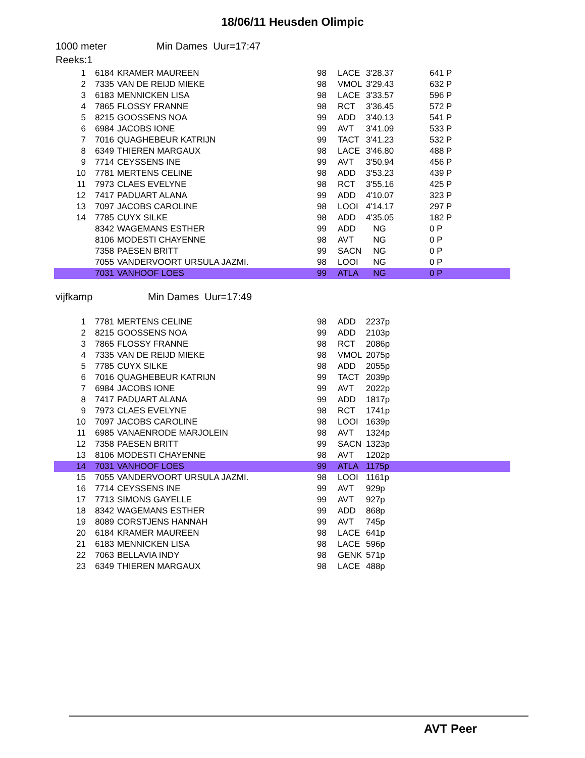18/06/11 Heusden Olimpic
1000 meter Min Dames Uur=17:47
Reeks:1
| 1 | 6184 | KRAMER MAUREEN | 98 | LACE | 3'28.37 | 641 P |
| 2 | 7335 | VAN DE REIJD MIEKE | 98 | VMOL | 3'29.43 | 632 P |
| 3 | 6183 | MENNICKEN LISA | 98 | LACE | 3'33.57 | 596 P |
| 4 | 7865 | FLOSSY FRANNE | 98 | RCT | 3'36.45 | 572 P |
| 5 | 8215 | GOOSSENS NOA | 99 | ADD | 3'40.13 | 541 P |
| 6 | 6984 | JACOBS IONE | 99 | AVT | 3'41.09 | 533 P |
| 7 | 7016 | QUAGHEBEUR KATRIJN | 99 | TACT | 3'41.23 | 532 P |
| 8 | 6349 | THIEREN MARGAUX | 98 | LACE | 3'46.80 | 488 P |
| 9 | 7714 | CEYSSENS INE | 99 | AVT | 3'50.94 | 456 P |
| 10 | 7781 | MERTENS CELINE | 98 | ADD | 3'53.23 | 439 P |
| 11 | 7973 | CLAES EVELYNE | 98 | RCT | 3'55.16 | 425 P |
| 12 | 7417 | PADUART ALANA | 99 | ADD | 4'10.07 | 323 P |
| 13 | 7097 | JACOBS CAROLINE | 98 | LOOI | 4'14.17 | 297 P |
| 14 | 7785 | CUYX SILKE | 98 | ADD | 4'35.05 | 182 P |
| | 8342 | WAGEMANS ESTHER | 99 | ADD | NG | 0 P |
| | 8106 | MODESTI CHAYENNE | 98 | AVT | NG | 0 P |
| | 7358 | PAESEN BRITT | 99 | SACN | NG | 0 P |
| | 7055 | VANDERVOORT URSULA JAZMI. | 98 | LOOI | NG | 0 P |
| | 7031 | VANHOOF LOES | 99 | ATLA | NG | 0 P |
vijfkamp Min Dames Uur=17:49
| 1 | 7781 | MERTENS CELINE | 98 | ADD | 2237p | |
| 2 | 8215 | GOOSSENS NOA | 99 | ADD | 2103p | |
| 3 | 7865 | FLOSSY FRANNE | 98 | RCT | 2086p | |
| 4 | 7335 | VAN DE REIJD MIEKE | 98 | VMOL | 2075p | |
| 5 | 7785 | CUYX SILKE | 98 | ADD | 2055p | |
| 6 | 7016 | QUAGHEBEUR KATRIJN | 99 | TACT | 2039p | |
| 7 | 6984 | JACOBS IONE | 99 | AVT | 2022p | |
| 8 | 7417 | PADUART ALANA | 99 | ADD | 1817p | |
| 9 | 7973 | CLAES EVELYNE | 98 | RCT | 1741p | |
| 10 | 7097 | JACOBS CAROLINE | 98 | LOOI | 1639p | |
| 11 | 6985 | VANAENRODE MARJOLEIN | 98 | AVT | 1324p | |
| 12 | 7358 | PAESEN BRITT | 99 | SACN | 1323p | |
| 13 | 8106 | MODESTI CHAYENNE | 98 | AVT | 1202p | |
| 14 | 7031 | VANHOOF LOES | 99 | ATLA | 1175p | |
| 15 | 7055 | VANDERVOORT URSULA JAZMI. | 98 | LOOI | 1161p | |
| 16 | 7714 | CEYSSENS INE | 99 | AVT | 929p | |
| 17 | 7713 | SIMONS GAYELLE | 99 | AVT | 927p | |
| 18 | 8342 | WAGEMANS ESTHER | 99 | ADD | 868p | |
| 19 | 8089 | CORSTJENS HANNAH | 99 | AVT | 745p | |
| 20 | 6184 | KRAMER MAUREEN | 98 | LACE | 641p | |
| 21 | 6183 | MENNICKEN LISA | 98 | LACE | 596p | |
| 22 | 7063 | BELLAVIA INDY | 98 | GENK | 571p | |
| 23 | 6349 | THIEREN MARGAUX | 98 | LACE | 488p | |
AVT Peer